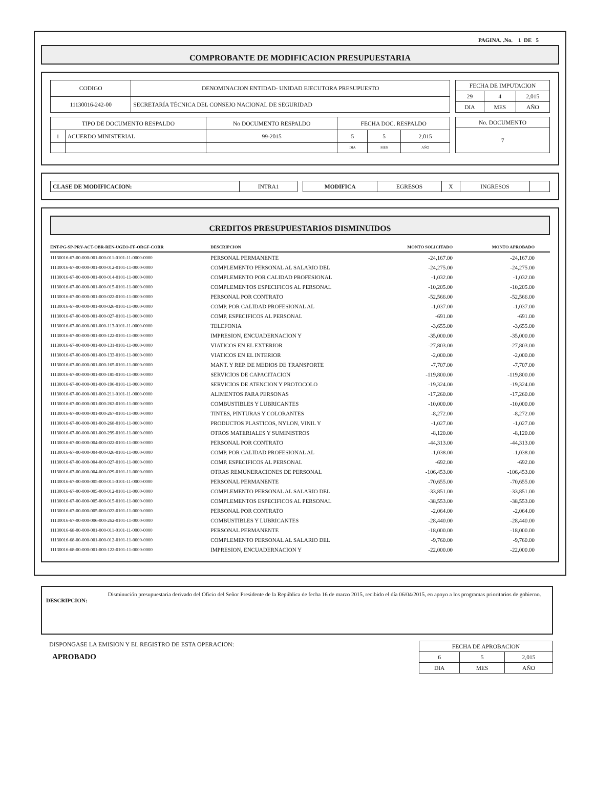PAGINA. .No. 1 DE 5
COMPROBANTE DE MODIFICACION PRESUPUESTARIA
| CODIGO | DENOMINACION ENTIDAD- UNIDAD EJECUTORA PRESUPUESTO |
| --- | --- |
| 11130016-242-00 | SECRETARÍA TÉCNICA DEL CONSEJO NACIONAL DE SEGURIDAD |
| FECHA DE IMPUTACION | | |
| --- | --- | --- |
| 29 | 4 | 2,015 |
| DIA | MES | AÑO |
| TIPO DE DOCUMENTO RESPALDO | | No DOCUMENTO RESPALDO | FECHA DOC. RESPALDO | | |
| --- | --- | --- | --- | --- | --- |
| 1 | ACUERDO MINISTERIAL | 99-2015 | 5 | 5 | 2,015 |
| | | | DIA | MES | AÑO |
| No. DOCUMENTO |
| --- |
| 7 |
| CLASE DE MODIFICACION: | INTRA1 |
| MODIFICA | EGRESOS | X | INGRESOS | |
CREDITOS PRESUPUESTARIOS DISMINUIDOS
| ENT-PG-SP-PRY-ACT-OBR-REN-UGEO-FF-ORGF-CORR | DESCRIPCION | MONTO SOLICITADO | MONTO APROBADO |
| --- | --- | --- | --- |
| 11130016-67-00-000-001-000-011-0101-11-0000-0000 | PERSONAL PERMANENTE | -24,167.00 | -24,167.00 |
| 11130016-67-00-000-001-000-012-0101-11-0000-0000 | COMPLEMENTO PERSONAL AL SALARIO DEL | -24,275.00 | -24,275.00 |
| 11130016-67-00-000-001-000-014-0101-11-0000-0000 | COMPLEMENTO POR CALIDAD PROFESIONAL | -1,032.00 | -1,032.00 |
| 11130016-67-00-000-001-000-015-0101-11-0000-0000 | COMPLEMENTOS ESPECIFICOS AL PERSONAL | -10,205.00 | -10,205.00 |
| 11130016-67-00-000-001-000-022-0101-11-0000-0000 | PERSONAL POR CONTRATO | -52,566.00 | -52,566.00 |
| 11130016-67-00-000-001-000-026-0101-11-0000-0000 | COMP. POR CALIDAD PROFESIONAL AL | -1,037.00 | -1,037.00 |
| 11130016-67-00-000-001-000-027-0101-11-0000-0000 | COMP. ESPECIFICOS AL PERSONAL | -691.00 | -691.00 |
| 11130016-67-00-000-001-000-113-0101-11-0000-0000 | TELEFONIA | -3,655.00 | -3,655.00 |
| 11130016-67-00-000-001-000-122-0101-11-0000-0000 | IMPRESION, ENCUADERNACION Y | -35,000.00 | -35,000.00 |
| 11130016-67-00-000-001-000-131-0101-11-0000-0000 | VIATICOS EN EL EXTERIOR | -27,803.00 | -27,803.00 |
| 11130016-67-00-000-001-000-133-0101-11-0000-0000 | VIATICOS EN EL INTERIOR | -2,000.00 | -2,000.00 |
| 11130016-67-00-000-001-000-165-0101-11-0000-0000 | MANT. Y REP. DE MEDIOS DE TRANSPORTE | -7,707.00 | -7,707.00 |
| 11130016-67-00-000-001-000-185-0101-11-0000-0000 | SERVICIOS DE CAPACITACION | -119,800.00 | -119,800.00 |
| 11130016-67-00-000-001-000-196-0101-11-0000-0000 | SERVICIOS DE ATENCION Y PROTOCOLO | -19,324.00 | -19,324.00 |
| 11130016-67-00-000-001-000-211-0101-11-0000-0000 | ALIMENTOS PARA PERSONAS | -17,260.00 | -17,260.00 |
| 11130016-67-00-000-001-000-262-0101-11-0000-0000 | COMBUSTIBLES Y LUBRICANTES | -10,000.00 | -10,000.00 |
| 11130016-67-00-000-001-000-267-0101-11-0000-0000 | TINTES, PINTURAS Y COLORANTES | -8,272.00 | -8,272.00 |
| 11130016-67-00-000-001-000-268-0101-11-0000-0000 | PRODUCTOS PLASTICOS, NYLON, VINIL Y | -1,027.00 | -1,027.00 |
| 11130016-67-00-000-001-000-299-0101-11-0000-0000 | OTROS MATERIALES Y SUMINISTROS | -8,120.00 | -8,120.00 |
| 11130016-67-00-000-004-000-022-0101-11-0000-0000 | PERSONAL POR CONTRATO | -44,313.00 | -44,313.00 |
| 11130016-67-00-000-004-000-026-0101-11-0000-0000 | COMP. POR CALIDAD PROFESIONAL AL | -1,038.00 | -1,038.00 |
| 11130016-67-00-000-004-000-027-0101-11-0000-0000 | COMP. ESPECIFICOS AL PERSONAL | -692.00 | -692.00 |
| 11130016-67-00-000-004-000-029-0101-11-0000-0000 | OTRAS REMUNERACIONES DE PERSONAL | -106,453.00 | -106,453.00 |
| 11130016-67-00-000-005-000-011-0101-11-0000-0000 | PERSONAL PERMANENTE | -70,655.00 | -70,655.00 |
| 11130016-67-00-000-005-000-012-0101-11-0000-0000 | COMPLEMENTO PERSONAL AL SALARIO DEL | -33,851.00 | -33,851.00 |
| 11130016-67-00-000-005-000-015-0101-11-0000-0000 | COMPLEMENTOS ESPECIFICOS AL PERSONAL | -38,553.00 | -38,553.00 |
| 11130016-67-00-000-005-000-022-0101-11-0000-0000 | PERSONAL POR CONTRATO | -2,064.00 | -2,064.00 |
| 11130016-67-00-000-006-000-262-0101-11-0000-0000 | COMBUSTIBLES Y LUBRICANTES | -28,440.00 | -28,440.00 |
| 11130016-68-00-000-001-000-011-0101-11-0000-0000 | PERSONAL PERMANENTE | -18,000.00 | -18,000.00 |
| 11130016-68-00-000-001-000-012-0101-11-0000-0000 | COMPLEMENTO PERSONAL AL SALARIO DEL | -9,760.00 | -9,760.00 |
| 11130016-68-00-000-001-000-122-0101-11-0000-0000 | IMPRESION, ENCUADERNACION Y | -22,000.00 | -22,000.00 |
DESCRIPCION:
Disminución presupuestaria derivado del Oficio del Señor Presidente de la República de fecha 16 de marzo 2015, recibido el día 06/04/2015, en apoyo a los programas prioritarios de gobierno.
DISPONGASE LA EMISION Y EL REGISTRO DE ESTA OPERACION:
APROBADO
| FECHA DE APROBACION | | |
| --- | --- | --- |
| 6 | 5 | 2,015 |
| DIA | MES | AÑO |